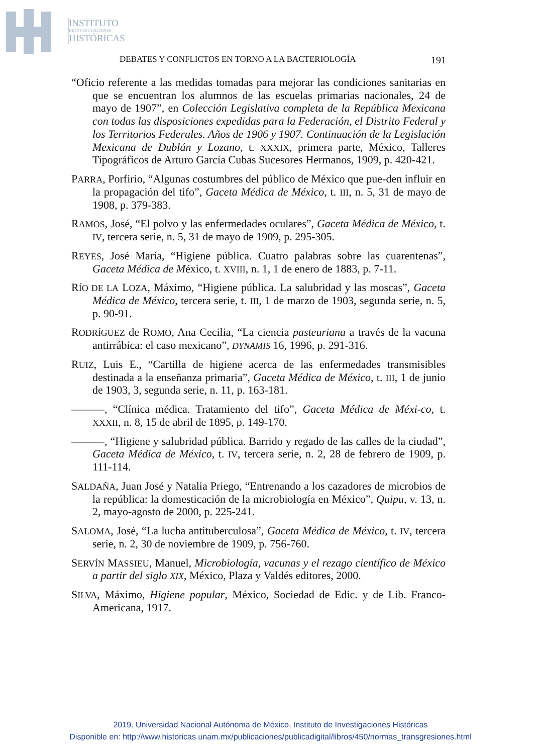INSTITUTO
DE INVESTIGACIONES
HISTÓRICAS
DEBATES Y CONFLICTOS EN TORNO A LA BACTERIOLOGÍA 191
“Oficio referente a las medidas tomadas para mejorar las condiciones sanitarias en que se encuentran los alumnos de las escuelas primarias nacionales, 24 de mayo de 1907”, en Colección Legislativa completa de la República Mexicana con todas las disposiciones expedidas para la Federación, el Distrito Federal y los Territorios Federales. Años de 1906 y 1907. Continuación de la Legislación Mexicana de Dublán y Lozano, t. XXXIX, primera parte, México, Talleres Tipográficos de Arturo García Cubas Sucesores Hermanos, 1909, p. 420-421.
PARRA, Porfirio, “Algunas costumbres del público de México que pue-den influir en la propagación del tifo”, Gaceta Médica de México, t. III, n. 5, 31 de mayo de 1908, p. 379-383.
RAMOS, José, “El polvo y las enfermedades oculares”, Gaceta Médica de México, t. IV, tercera serie, n. 5, 31 de mayo de 1909, p. 295-305.
REYES, José María, “Higiene pública. Cuatro palabras sobre las cuarentenas”, Gaceta Médica de México, t. XVIII, n. 1, 1 de enero de 1883, p. 7-11.
RÍO DE LA LOZA, Máximo, “Higiene pública. La salubridad y las moscas”, Gaceta Médica de México, tercera serie, t. III, 1 de marzo de 1903, segunda serie, n. 5, p. 90-91.
RODRÍGUEZ de ROMO, Ana Cecilia, “La ciencia pasteuriana a través de la vacuna antirrábica: el caso mexicano”, DYNAMIS 16, 1996, p. 291-316.
RUIZ, Luis E., “Cartilla de higiene acerca de las enfermedades transmisibles destinada a la enseñanza primaria”, Gaceta Médica de México, t. III, 1 de junio de 1903, 3, segunda serie, n. 11, p. 163-181.
———, “Clínica médica. Tratamiento del tifo”, Gaceta Médica de Méxi-co, t. XXXII, n. 8, 15 de abril de 1895, p. 149-170.
———, “Higiene y salubridad pública. Barrido y regado de las calles de la ciudad”, Gaceta Médica de México, t. IV, tercera serie, n. 2, 28 de febrero de 1909, p. 111-114.
SALDAÑA, Juan José y Natalia Priego, “Entrenando a los cazadores de microbios de la república: la domesticación de la microbiología en México”, Quipu, v. 13, n. 2, mayo-agosto de 2000, p. 225-241.
SALOMA, José, “La lucha antituberculosa”, Gaceta Médica de México, t. IV, tercera serie, n. 2, 30 de noviembre de 1909, p. 756-760.
SERVÍN MASSIEU, Manuel, Microbiología, vacunas y el rezago científico de México a partir del siglo XIX, México, Plaza y Valdés editores, 2000.
SILVA, Máximo, Higiene popular, México, Sociedad de Edic. y de Lib. Franco-Americana, 1917.
2019. Universidad Nacional Autónoma de México, Instituto de Investigaciones Históricas
Disponible en: http://www.historicas.unam.mx/publicaciones/publicadigital/libros/450/normas_transgresiones.html